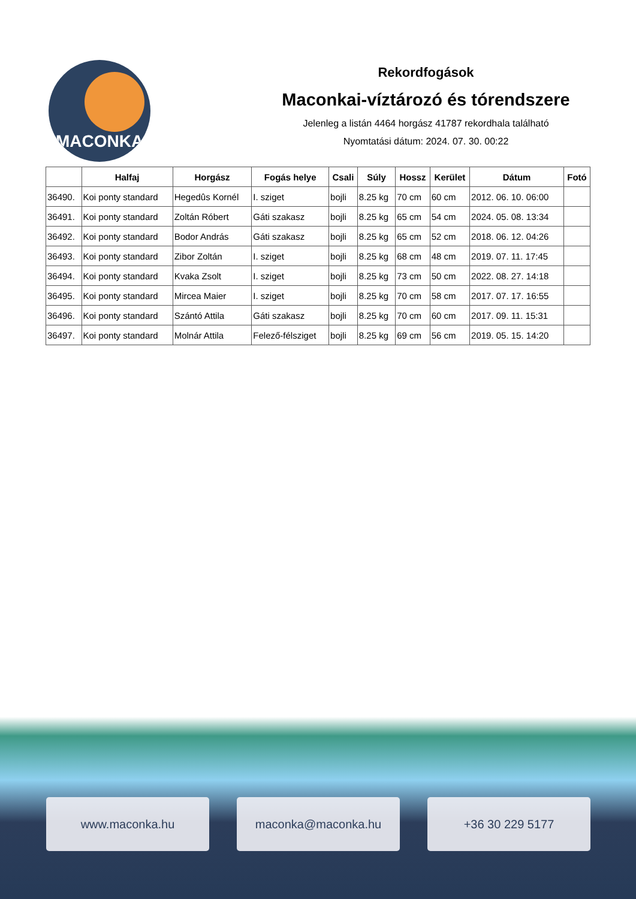MACONKA
Rekordfogások
Maconkai-víztározó és tórendszere
Jelenleg a listán 4464 horgász 41787 rekordhala található
Nyomtatási dátum: 2024. 07. 30. 00:22
| | Halfaj | Horgász | Fogás helye | Csali | Súly | Hossz | Kerület | Dátum | Fotó |
| --- | --- | --- | --- | --- | --- | --- | --- | --- | --- |
| 36490. | Koi ponty standard | Hegedûs Kornél | I. sziget | bojli | 8.25 kg | 70 cm | 60 cm | 2012. 06. 10. 06:00 | |
| 36491. | Koi ponty standard | Zoltán Róbert | Gáti szakasz | bojli | 8.25 kg | 65 cm | 54 cm | 2024. 05. 08. 13:34 | |
| 36492. | Koi ponty standard | Bodor András | Gáti szakasz | bojli | 8.25 kg | 65 cm | 52 cm | 2018. 06. 12. 04:26 | |
| 36493. | Koi ponty standard | Zibor Zoltán | I. sziget | bojli | 8.25 kg | 68 cm | 48 cm | 2019. 07. 11. 17:45 | |
| 36494. | Koi ponty standard | Kvaka Zsolt | I. sziget | bojli | 8.25 kg | 73 cm | 50 cm | 2022. 08. 27. 14:18 | |
| 36495. | Koi ponty standard | Mircea Maier | I. sziget | bojli | 8.25 kg | 70 cm | 58 cm | 2017. 07. 17. 16:55 | |
| 36496. | Koi ponty standard | Szántó Attila | Gáti szakasz | bojli | 8.25 kg | 70 cm | 60 cm | 2017. 09. 11. 15:31 | |
| 36497. | Koi ponty standard | Molnár Attila | Felező-félsziget | bojli | 8.25 kg | 69 cm | 56 cm | 2019. 05. 15. 14:20 | |
www.maconka.hu maconka@maconka.hu +36 30 229 5177